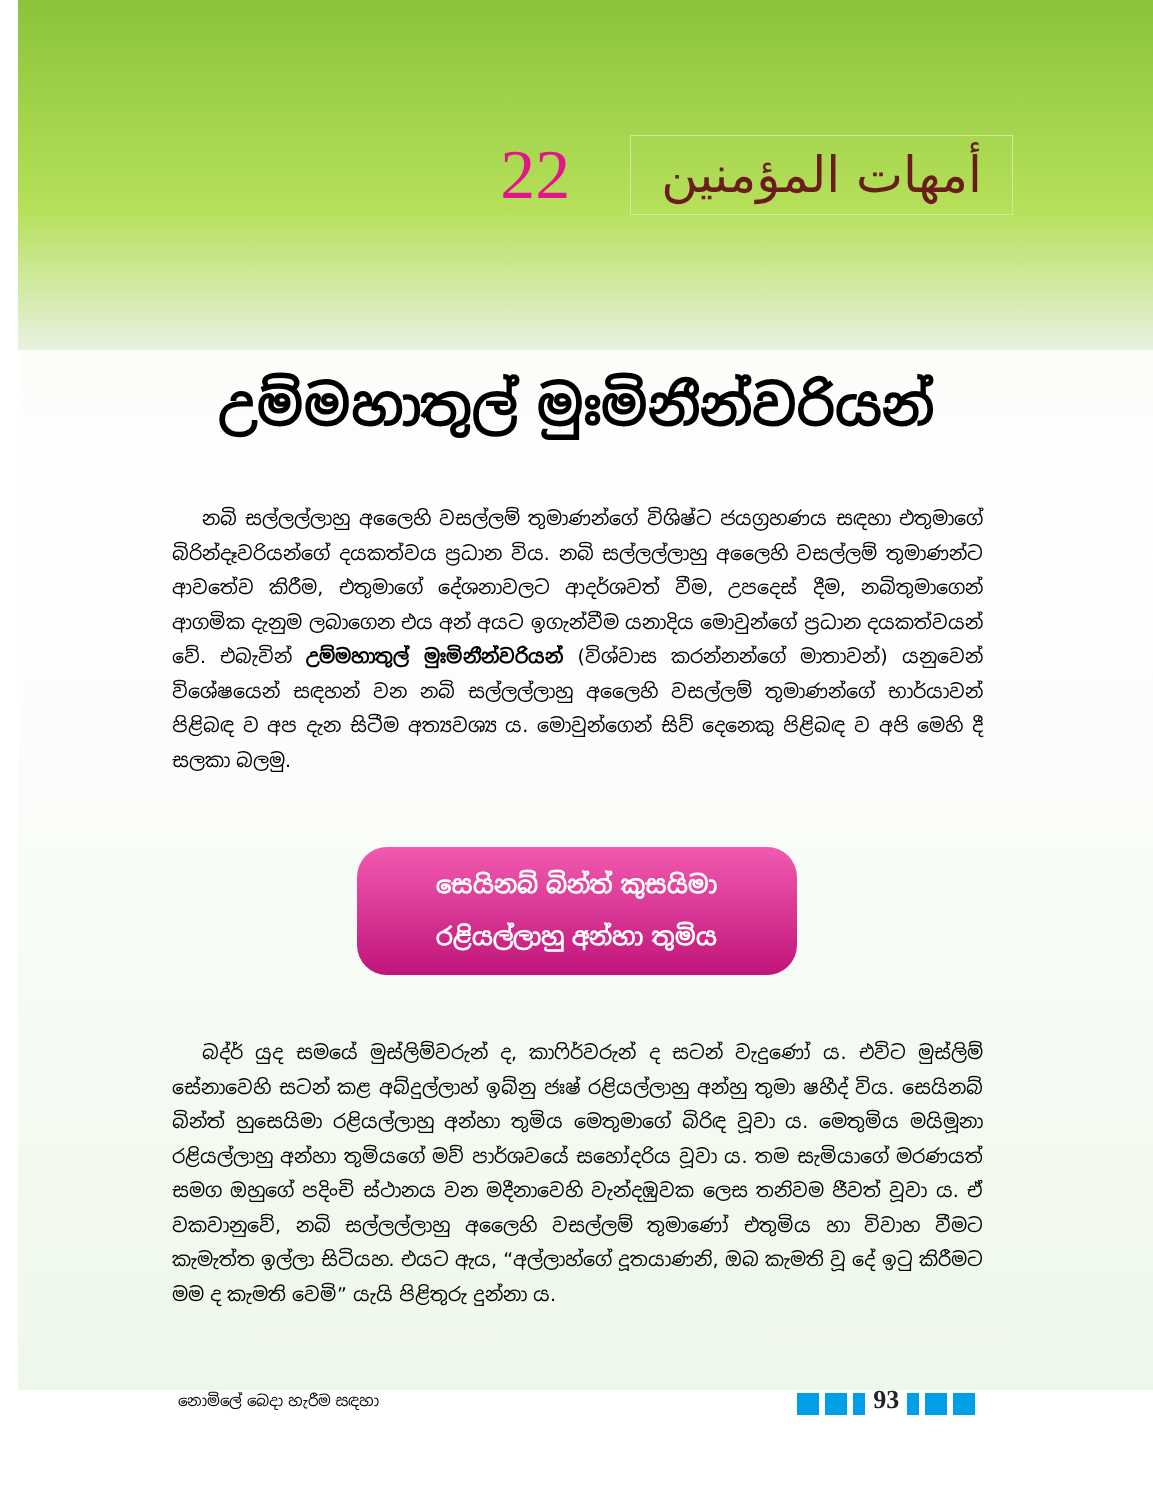22 أمهات المؤمنين
උම්මහාතුල් මුඃමිනීන්වරියන්
නබි සල්ලල්ලාහු අලෛහි වසල්ලම් තුමාණන්ගේ විශිෂ්ට ජයග්‍රහණය සඳහා එතුමාගේ බිරින්දෑවරියන්ගේ දයකත්වය ප්‍රධාන විය. නබි සල්ලල්ලාහු අලෛහි වසල්ලම් තුමාණන්ට ආවතේව කිරීම, එතුමාගේ දේශනාවලට ආදර්ශවත් වීම, උපදෙස් දීම, නබිතුමාගෙන් ආගමික දැනුම ලබාගෙන එය අන් අයට ඉගැන්වීම යනාදිය මොවුන්ගේ ප්‍රධාන දයකත්වයන් වේ. එබැවින් උම්මහාතුල් මුඃමිනීන්වරියන් (විශ්වාස කරන්නන්ගේ මාතාවන්) යනුවෙන් විශේෂයෙන් සඳහන් වන නබි සල්ලල්ලාහු අලෛහි වසල්ලම් තුමාණන්ගේ භාර්යාවන් පිළිබඳ ව අප දැන සිටීම අත්‍යවශ්‍ය ය. මොවුන්ගෙන් සිව් දෙනෙකු පිළිබඳ ව අපි මෙහි දී සලකා බලමු.
සෙයිනබ් බින්ත් කුසයිමා
රළියල්ලාහු අන්හා තුමිය
බද්ර් යුද සමයේ මුස්ලිම්වරුන් ද, කාෆිර්වරුන් ද සටන් වැදුණෝ ය. එවිට මුස්ලිම් සේනාවෙහි සටන් කළ අබ්දුල්ලාහ් ඉබ්නු ජඃෂ් රළියල්ලාහු අන්හු තුමා ෂහීද් විය. සෙයිනබ් බින්ත් හුසෙයිමා රළියල්ලාහු අන්හා තුමිය මෙතුමාගේ බිරිඳ වූවා ය. මෙතුමිය මයිමූනා රළියල්ලාහු අන්හා තුමියගේ මව් පාර්ශවයේ සහෝදරිය වූවා ය. තම සැමියාගේ මරණයත් සමග ඔහුගේ පදිංචි ස්ථානය වන මදීනාවෙහි වැන්දඹුවක ලෙස තනිවම ජීවත් වූවා ය. ඒ වකවානුවේ, නබි සල්ලල්ලාහු අලෛහි වසල්ලම් තුමාණෝ එතුමිය හා විවාහ වීමට කැමැත්ත ඉල්ලා සිටියහ. එයට ඇය, “අල්ලාහ්ගේ දූතයාණනි, ඔබ කැමති වූ දේ ඉටු කිරීමට මම ද කැමති වෙමි” යැයි පිළිතුරු දුන්නා ය.
නොමිලේ බෙදා හැරීම සඳහා 93